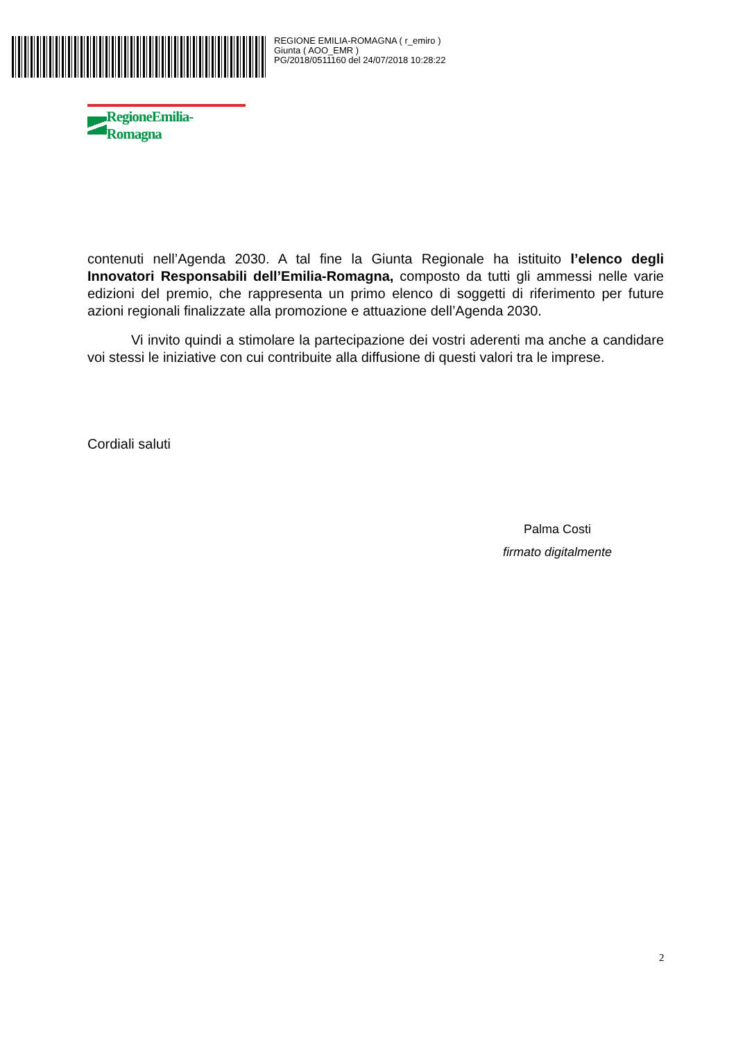REGIONE EMILIA-ROMAGNA ( r_emiro )
Giunta ( AOO_EMR )
PG/2018/0511160 del 24/07/2018 10:28:22
RegioneEmilia-Romagna
contenuti nell’Agenda 2030. A tal fine la Giunta Regionale ha istituito l’elenco degli Innovatori Responsabili dell’Emilia-Romagna, composto da tutti gli ammessi nelle varie edizioni del premio, che rappresenta un primo elenco di soggetti di riferimento per future azioni regionali finalizzate alla promozione e attuazione dell’Agenda 2030.
Vi invito quindi a stimolare la partecipazione dei vostri aderenti ma anche a candidare voi stessi le iniziative con cui contribuite alla diffusione di questi valori tra le imprese.
Cordiali saluti
Palma Costi
firmato digitalmente
2